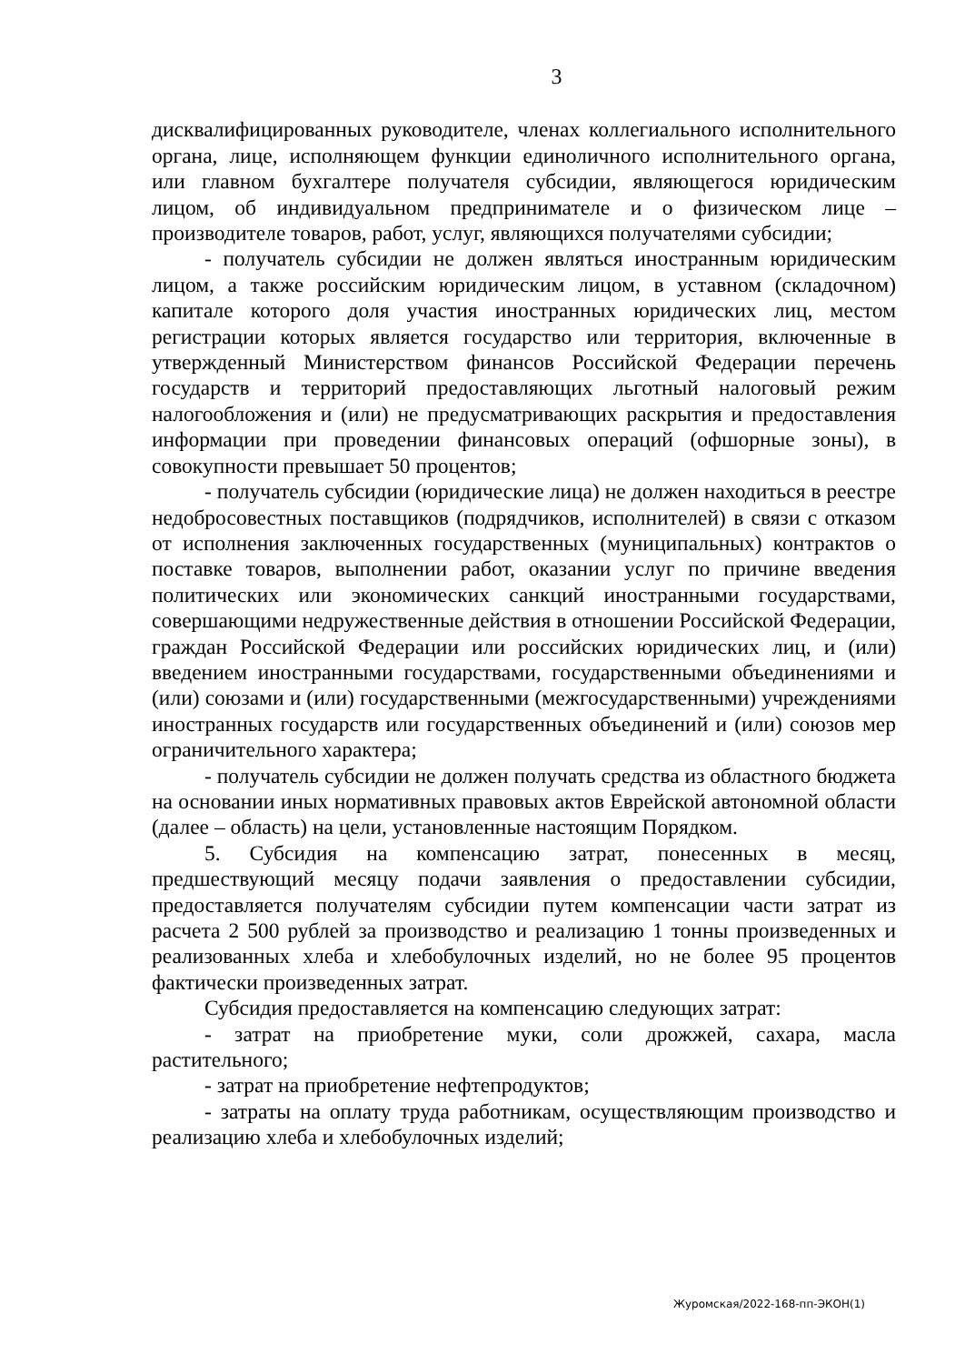3
дисквалифицированных руководителе, членах коллегиального исполнительного органа, лице, исполняющем функции единоличного исполнительного органа, или главном бухгалтере получателя субсидии, являющегося юридическим лицом, об индивидуальном предпринимателе и о физическом лице – производителе товаров, работ, услуг, являющихся получателями субсидии;
- получатель субсидии не должен являться иностранным юридическим лицом, а также российским юридическим лицом, в уставном (складочном) капитале которого доля участия иностранных юридических лиц, местом регистрации которых является государство или территория, включенные в утвержденный Министерством финансов Российской Федерации перечень государств и территорий предоставляющих льготный налоговый режим налогообложения и (или) не предусматривающих раскрытия и предоставления информации при проведении финансовых операций (офшорные зоны), в совокупности превышает 50 процентов;
- получатель субсидии (юридические лица) не должен находиться в реестре недобросовестных поставщиков (подрядчиков, исполнителей) в связи с отказом от исполнения заключенных государственных (муниципальных) контрактов о поставке товаров, выполнении работ, оказании услуг по причине введения политических или экономических санкций иностранными государствами, совершающими недружественные действия в отношении Российской Федерации, граждан Российской Федерации или российских юридических лиц, и (или) введением иностранными государствами, государственными объединениями и (или) союзами и (или) государственными (межгосударственными) учреждениями иностранных государств или государственных объединений и (или) союзов мер ограничительного характера;
- получатель субсидии не должен получать средства из областного бюджета на основании иных нормативных правовых актов Еврейской автономной области (далее – область) на цели, установленные настоящим Порядком.
5. Субсидия на компенсацию затрат, понесенных в месяц, предшествующий месяцу подачи заявления о предоставлении субсидии, предоставляется получателям субсидии путем компенсации части затрат из расчета 2 500 рублей за производство и реализацию 1 тонны произведенных и реализованных хлеба и хлебобулочных изделий, но не более 95 процентов фактически произведенных затрат.
Субсидия предоставляется на компенсацию следующих затрат:
- затрат на приобретение муки, соли дрожжей, сахара, масла растительного;
- затрат на приобретение нефтепродуктов;
- затраты на оплату труда работникам, осуществляющим производство и реализацию хлеба и хлебобулочных изделий;
Журомская/2022-168-пп-ЭКОН(1)